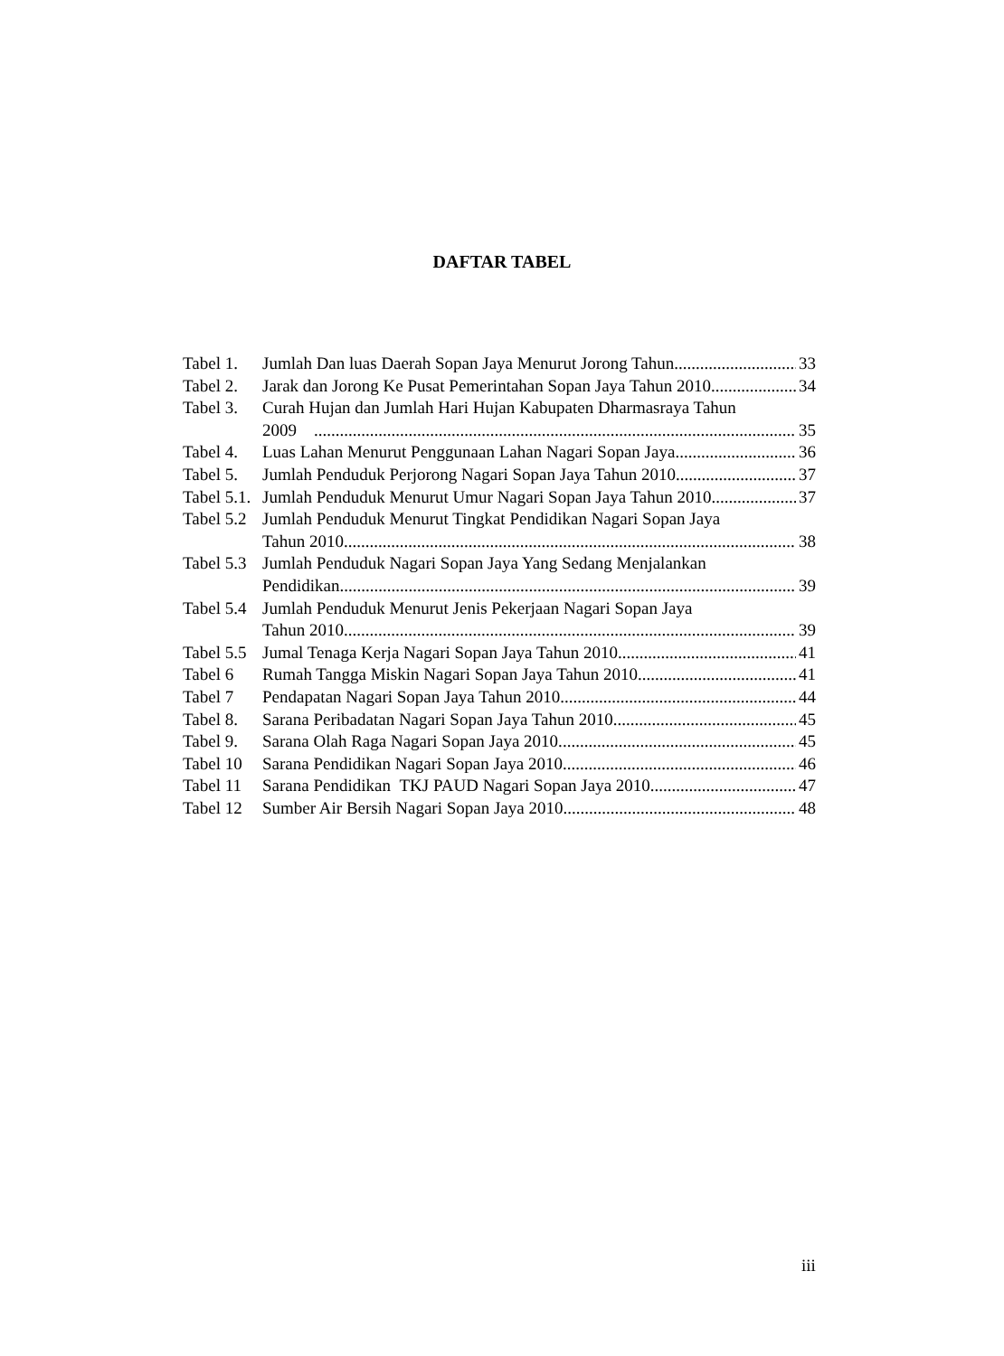DAFTAR TABEL
Tabel 1. Jumlah Dan luas Daerah Sopan Jaya Menurut Jorong Tahun 33
Tabel 2. Jarak dan Jorong Ke Pusat Pemerintahan Sopan Jaya Tahun 2010 34
Tabel 3. Curah Hujan dan Jumlah Hari Hujan Kabupaten Dharmasraya Tahun
2009 35
Tabel 4. Luas Lahan Menurut Penggunaan Lahan Nagari Sopan Jaya 36
Tabel 5. Jumlah Penduduk Perjorong Nagari Sopan Jaya Tahun 2010 37
Tabel 5.1. Jumlah Penduduk Menurut Umur Nagari Sopan Jaya Tahun 2010 37
Tabel 5.2 Jumlah Penduduk Menurut Tingkat Pendidikan Nagari Sopan Jaya
Tahun 2010 38
Tabel 5.3 Jumlah Penduduk Nagari Sopan Jaya Yang Sedang Menjalankan
Pendidikan 39
Tabel 5.4 Jumlah Penduduk Menurut Jenis Pekerjaan Nagari Sopan Jaya
Tahun 2010. 39
Tabel 5.5 Jumal Tenaga Kerja Nagari Sopan Jaya Tahun 2010 41
Tabel 6 Rumah Tangga Miskin Nagari Sopan Jaya Tahun 2010 41
Tabel 7 Pendapatan Nagari Sopan Jaya Tahun 2010 44
Tabel 8. Sarana Peribadatan Nagari Sopan Jaya Tahun 2010. 45
Tabel 9. Sarana Olah Raga Nagari Sopan Jaya 2010. 45
Tabel 10 Sarana Pendidikan Nagari Sopan Jaya 2010. 46
Tabel 11 Sarana Pendidikan TKJ PAUD Nagari Sopan Jaya 2010. 47
Tabel 12 Sumber Air Bersih Nagari Sopan Jaya 2010. 48
iii